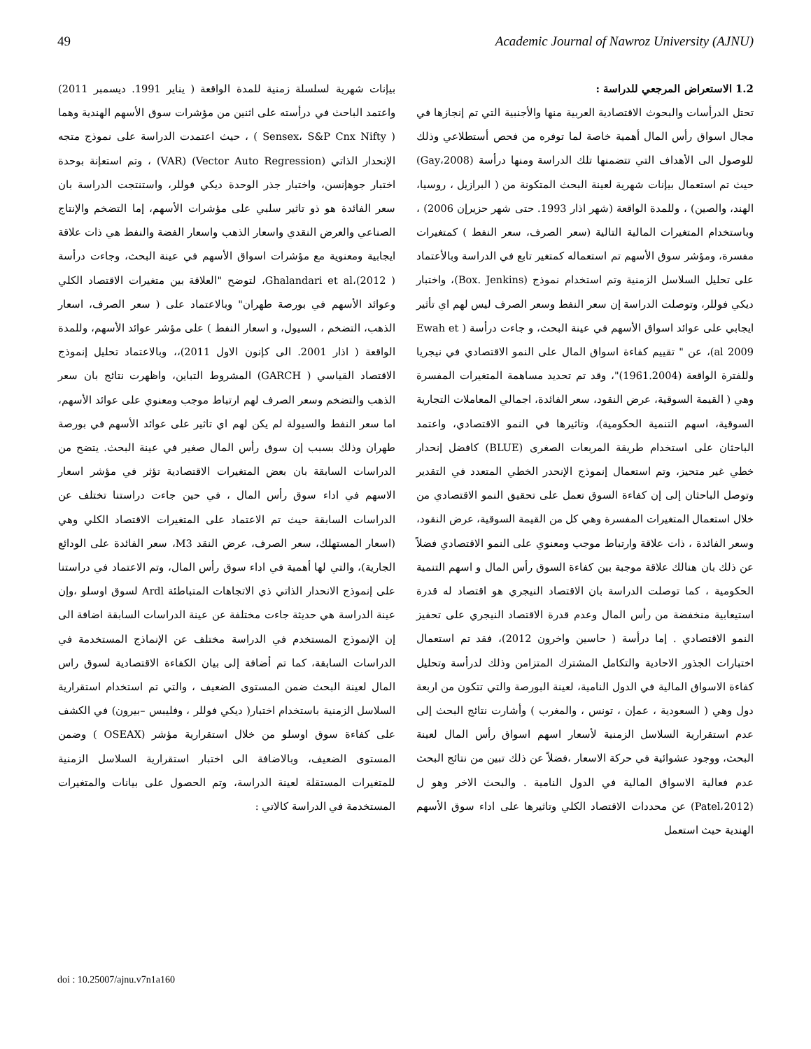49 Academic Journal of Nawroz University (AJNU)
1.2 الاستعراض المرجعي للدراسة :
تحتل الدرأسات والبحوث الاقتصادية العربية منها والأجنبية التي تم إنجازها في مجال اسواق رأس المال أهمية خاصة لما توفره من فحص أستطلاعي وذلك للوصول الى الأهداف التي تتضمنها تلك الدراسة ومنها درأسة (Gay،2008) حيث تم استعمال بيإنات شهرية لعينة البحث المتكونة من ( البرازيل ، روسيا، الهند، والصين) ، وللمدة الواقعة (شهر اذار 1993. حتى شهر حزيرإن 2006) ، وباستخدام المتغيرات المالية التالية (سعر الصرف، سعر النفط ) كمتغيرات مفسرة، ومؤشر سوق الأسهم تم استعماله كمتغير تابع في الدراسة وبالأعتماد على تحليل السلاسل الزمنية وتم استخدام نموذج (Box. Jenkins)، واختبار ديكي فوللر، وتوصلت الدراسة إن سعر النفط وسعر الصرف ليس لهم اي تأثير ايجابي على عوائد اسواق الأسهم في عينة البحث، و جاءت درأسة ( Ewah et al 2009)، عن " تقييم كفاءة اسواق المال على النمو الاقتصادي في نيجريا وللفترة الواقعة (1961.2004)"، وقد تم تحديد مساهمة المتغيرات المفسرة وهي ( القيمة السوقية، عرض النقود، سعر الفائدة، اجمالي المعاملات التجارية السوقية، اسهم التنمية الحكومية)، وتاثيرها في النمو الاقتصادي، واعتمد الباحثان على استخدام طريقة المربعات الصغرى (BLUE) كافضل إنحدار خطي غير متحيز، وتم استعمال إنموذج الإنحدر الخطي المتعدد في التقدير وتوصل الباحثان إلى إن كفاءة السوق تعمل على تحقيق النمو الاقتصادي من خلال استعمال المتغيرات المفسرة وهي كل من القيمة السوقية، عرض النقود، وسعر الفائدة ، ذات علاقة وارتباط موجب ومعنوي على النمو الاقتصادي فضلاً عن ذلك بان هنالك علاقة موجبة بين كفاءة السوق رأس المال و اسهم التنمية الحكومية ، كما توصلت الدراسة بان الاقتصاد النيجري هو اقتصاد له قدرة استيعابية منخفضة من رأس المال وعدم قدرة الاقتصاد النيجري على تحفيز النمو الاقتصادي . إما درأسة ( حاسين واخرون 2012)، فقد تم استعمال اختبارات الجذور الاحادية والتكامل المشترك المتزامن وذلك لدرأسة وتحليل كفاءة الاسواق المالية في الدول النامية، لعينة البورصة والتي تتكون من اربعة دول وهي ( السعودية ، عمإن ، تونس ، والمغرب ) وأشارت نتائج البحث إلى عدم استقرارية السلاسل الزمنية لأسعار اسهم اسواق رأس المال لعينة البحث، ووجود عشوائية في حركة الاسعار ،فضلاً عن ذلك تبين من نتائج البحث عدم فعالية الاسواق المالية في الدول النامية . والبحث الاخر وهو ل (Patel،2012) عن محددات الاقتصاد الكلي وتاثيرها على اداء سوق الأسهم الهندية حيث استعمل
بيإنات شهرية لسلسلة زمنية للمدة الواقعة ( يناير 1991. ديسمبر 2011) واعتمد الباحث في درأسته على اثنين من مؤشرات سوق الأسهم الهندية وهما ( Sensex، S&P Cnx Nifty ) ، حيث اعتمدت الدراسة على نموذج متجه الإنحدار الذاتي (Vector Auto Regression) (VAR) ، وتم استعإنة بوحدة اختبار جوهإنسن، واختبار جذر الوحدة ديكي فوللر، واستنتجت الدراسة بان سعر الفائدة هو ذو تاثير سلبي على مؤشرات الأسهم، إما التضخم والإنتاج الصناعي والعرض النقدي واسعار الذهب واسعار الفضة والنفط هي ذات علاقة ايجابية ومعنوية مع مؤشرات اسواق الأسهم في عينة البحث، وجاءت درأسة Ghalandari et al،(2012 )، لتوضح "العلاقة بين متغيرات الاقتصاد الكلي وعوائد الأسهم في بورصة طهران" وبالاعتماد على ( سعر الصرف، اسعار الذهب، التضخم ، السيول، و اسعار النفط ) على مؤشر عوائد الأسهم، وللمدة الواقعة ( اذار 2001. الى كإنون الاول 2011)،، وبالاعتماد تحليل إنموذج الاقتصاد القياسي ( GARCH) المشروط التباين، واظهرت نتائج بان سعر الذهب والتضخم وسعر الصرف لهم ارتباط موجب ومعنوي على عوائد الأسهم، اما سعر النفط والسيولة لم يكن لهم اي تاثير على عوائد الأسهم في بورصة طهران وذلك بسبب إن سوق رأس المال صغير في عينة البحث. يتضح من الدراسات السابقة بان بعض المتغيرات الاقتصادية تؤثر في مؤشر اسعار الاسهم في اداء سوق رأس المال ، في حين جاءت دراستنا تختلف عن الدراسات السابقة حيث تم الاعتماد على المتغيرات الاقتصاد الكلي وهي (اسعار المستهلك، سعر الصرف، عرض النقد M3، سعر الفائدة على الودائع الجارية)، والتي لها أهمية في اداء سوق رأس المال، وتم الاعتماد في دراستنا على إنموذج الانحدار الذاتي ذي الاتجاهات المتباطئة Ardl لسوق اوسلو ،وإن عينة الدراسة هي حديثة جاءت مختلفة عن عينة الدراسات السابقة اضافة الى إن الإنموذج المستخدم في الدراسة مختلف عن الإنماذج المستخدمة في الدراسات السابقة، كما تم أضافة إلى بيان الكفاءة الاقتصادية لسوق راس المال لعينة البحث ضمن المستوى الضعيف ، والتي تم استخدام استقرارية السلاسل الزمنية باستخدام اختبار( ديكي فوللر ، وفليبس –بيرون) في الكشف على كفاءة سوق اوسلو من خلال استقرارية مؤشر (OSEAX ) وضمن المستوى الضعيف، وبالاضافة الى اختبار استقرارية السلاسل الزمنية للمتغيرات المستقلة لعينة الدراسة، وتم الحصول على بيانات والمتغيرات المستخدمة في الدراسة كالاتي :
doi : 10.25007/ajnu.v7n1a160